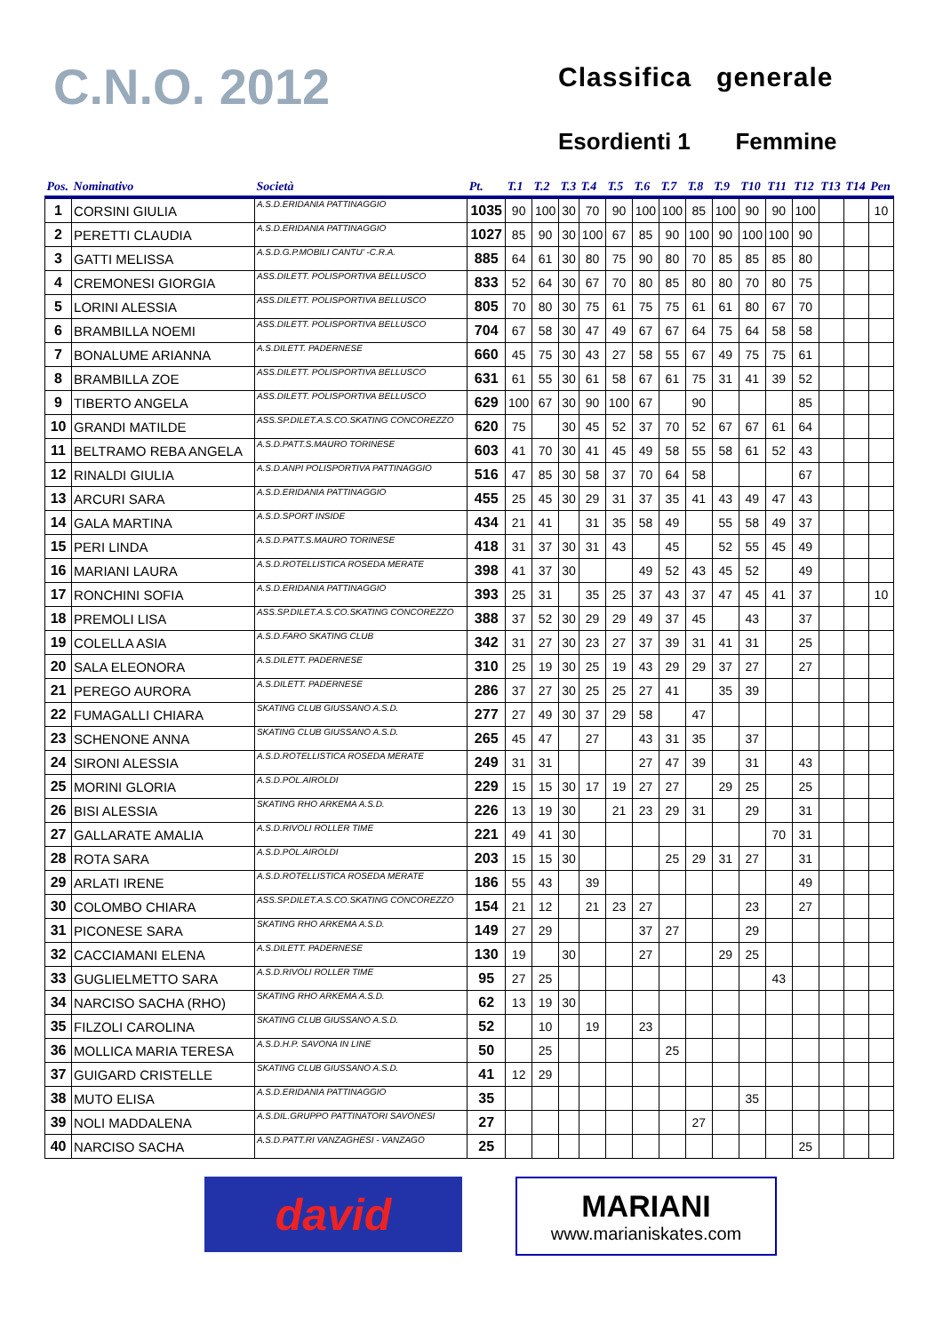C.N.O. 2012
Classifica generale
Esordienti 1 Femmine
| Pos. | Nominativo | Società | Pt. | T.1 | T.2 | T.3 | T.4 | T.5 | T.6 | T.7 | T.8 | T.9 | T10 | T11 | T12 | T13 | T14 | Pen |
| --- | --- | --- | --- | --- | --- | --- | --- | --- | --- | --- | --- | --- | --- | --- | --- | --- | --- | --- |
| 1 | CORSINI GIULIA | A.S.D.ERIDANIA PATTINAGGIO | 1035 | 90 | 100 | 30 | 70 | 90 | 100 | 100 | 85 | 100 | 90 | 90 | 100 | | | 10 |
| 2 | PERETTI CLAUDIA | A.S.D.ERIDANIA PATTINAGGIO | 1027 | 85 | 90 | 30 | 100 | 67 | 85 | 90 | 100 | 90 | 100 | 100 | 90 | | | |
| 3 | GATTI MELISSA | A.S.D.G.P.MOBILI CANTU' -C.R.A. | 885 | 64 | 61 | 30 | 80 | 75 | 90 | 80 | 70 | 85 | 85 | 85 | 80 | | | |
| 4 | CREMONESI GIORGIA | ASS.DILETT. POLISPORTIVA BELLUSCO | 833 | 52 | 64 | 30 | 67 | 70 | 80 | 85 | 80 | 80 | 70 | 80 | 75 | | | |
| 5 | LORINI ALESSIA | ASS.DILETT. POLISPORTIVA BELLUSCO | 805 | 70 | 80 | 30 | 75 | 61 | 75 | 75 | 61 | 61 | 80 | 67 | 70 | | | |
| 6 | BRAMBILLA NOEMI | ASS.DILETT. POLISPORTIVA BELLUSCO | 704 | 67 | 58 | 30 | 47 | 49 | 67 | 67 | 64 | 75 | 64 | 58 | 58 | | | |
| 7 | BONALUME ARIANNA | A.S.DILETT. PADERNESE | 660 | 45 | 75 | 30 | 43 | 27 | 58 | 55 | 67 | 49 | 75 | 75 | 61 | | | |
| 8 | BRAMBILLA ZOE | ASS.DILETT. POLISPORTIVA BELLUSCO | 631 | 61 | 55 | 30 | 61 | 58 | 67 | 61 | 75 | 31 | 41 | 39 | 52 | | | |
| 9 | TIBERTO ANGELA | ASS.DILETT. POLISPORTIVA BELLUSCO | 629 | 100 | 67 | 30 | 90 | 100 | 67 | | 90 | | | | 85 | | | |
| 10 | GRANDI MATILDE | ASS.SP.DILET.A.S.CO.SKATING CONCOREZZO | 620 | 75 | | 30 | 45 | 52 | 37 | 70 | 52 | 67 | 67 | 61 | 64 | | | |
| 11 | BELTRAMO REBA ANGELA | A.S.D.PATT.S.MAURO TORINESE | 603 | 41 | 70 | 30 | 41 | 45 | 49 | 58 | 55 | 58 | 61 | 52 | 43 | | | |
| 12 | RINALDI GIULIA | A.S.D.ANPI POLISPORTIVA PATTINAGGIO | 516 | 47 | 85 | 30 | 58 | 37 | 70 | 64 | 58 | | | | 67 | | | |
| 13 | ARCURI SARA | A.S.D.ERIDANIA PATTINAGGIO | 455 | 25 | 45 | 30 | 29 | 31 | 37 | 35 | 41 | 43 | 49 | 47 | 43 | | | |
| 14 | GALA MARTINA | A.S.D.SPORT INSIDE | 434 | 21 | 41 | | 31 | 35 | 58 | 49 | | 55 | 58 | 49 | 37 | | | |
| 15 | PERI LINDA | A.S.D.PATT.S.MAURO TORINESE | 418 | 31 | 37 | 30 | 31 | 43 | | 45 | | 52 | 55 | 45 | 49 | | | |
| 16 | MARIANI LAURA | A.S.D.ROTELLISTICA ROSEDA MERATE | 398 | 41 | 37 | 30 | | | 49 | 52 | 43 | 45 | 52 | | 49 | | | |
| 17 | RONCHINI SOFIA | A.S.D.ERIDANIA PATTINAGGIO | 393 | 25 | 31 | | 35 | 25 | 37 | 43 | 37 | 47 | 45 | 41 | 37 | | | 10 |
| 18 | PREMOLI LISA | ASS.SP.DILET.A.S.CO.SKATING CONCOREZZO | 388 | 37 | 52 | 30 | 29 | 29 | 49 | 37 | 45 | | 43 | | 37 | | | |
| 19 | COLELLA ASIA | A.S.D.FARO SKATING CLUB | 342 | 31 | 27 | 30 | 23 | 27 | 37 | 39 | 31 | 41 | 31 | | 25 | | | |
| 20 | SALA ELEONORA | A.S.DILETT. PADERNESE | 310 | 25 | 19 | 30 | 25 | 19 | 43 | 29 | 29 | 37 | 27 | | 27 | | | |
| 21 | PEREGO AURORA | A.S.DILETT. PADERNESE | 286 | 37 | 27 | 30 | 25 | 25 | 27 | 41 | | 35 | 39 | | | | | |
| 22 | FUMAGALLI CHIARA | SKATING CLUB GIUSSANO A.S.D. | 277 | 27 | 49 | 30 | 37 | 29 | 58 | | 47 | | | | | | | |
| 23 | SCHENONE ANNA | SKATING CLUB GIUSSANO A.S.D. | 265 | 45 | 47 | | 27 | | 43 | 31 | 35 | | 37 | | | | | |
| 24 | SIRONI ALESSIA | A.S.D.ROTELLISTICA ROSEDA MERATE | 249 | 31 | 31 | | | | 27 | 47 | 39 | | 31 | | 43 | | | |
| 25 | MORINI GLORIA | A.S.D.POL.AIROLDI | 229 | 15 | 15 | 30 | 17 | 19 | 27 | 27 | | 29 | 25 | | 25 | | | |
| 26 | BISI ALESSIA | SKATING RHO ARKEMA A.S.D. | 226 | 13 | 19 | 30 | | 21 | 23 | 29 | 31 | | 29 | | 31 | | | |
| 27 | GALLARATE AMALIA | A.S.D.RIVOLI ROLLER TIME | 221 | 49 | 41 | 30 | | | | | | | | 70 | 31 | | | |
| 28 | ROTA SARA | A.S.D.POL.AIROLDI | 203 | 15 | 15 | 30 | | | | 25 | 29 | 31 | 27 | | 31 | | | |
| 29 | ARLATI IRENE | A.S.D.ROTELLISTICA ROSEDA MERATE | 186 | 55 | 43 | | 39 | | | | | | | | 49 | | | |
| 30 | COLOMBO CHIARA | ASS.SP.DILET.A.S.CO.SKATING CONCOREZZO | 154 | 21 | 12 | | 21 | 23 | 27 | | | | 23 | | 27 | | | |
| 31 | PICONESE SARA | SKATING RHO ARKEMA A.S.D. | 149 | 27 | 29 | | | | 37 | 27 | | | 29 | | | | | |
| 32 | CACCIAMANI ELENA | A.S.DILETT. PADERNESE | 130 | 19 | | 30 | | | 27 | | | 29 | 25 | | | | | |
| 33 | GUGLIELMETTO SARA | A.S.D.RIVOLI ROLLER TIME | 95 | 27 | 25 | | | | | | | | | 43 | | | | |
| 34 | NARCISO SACHA (RHO) | SKATING RHO ARKEMA A.S.D. | 62 | 13 | 19 | 30 | | | | | | | | | | | | |
| 35 | FILZOLI CAROLINA | SKATING CLUB GIUSSANO A.S.D. | 52 | | 10 | | 19 | | 23 | | | | | | | | | |
| 36 | MOLLICA MARIA TERESA | A.S.D.H.P. SAVONA IN LINE | 50 | | 25 | | | | | 25 | | | | | | | | |
| 37 | GUIGARD CRISTELLE | SKATING CLUB GIUSSANO A.S.D. | 41 | 12 | 29 | | | | | | | | | | | | | |
| 38 | MUTO ELISA | A.S.D.ERIDANIA PATTINAGGIO | 35 | | | | | | | | | | 35 | | | | | |
| 39 | NOLI MADDALENA | A.S.DIL.GRUPPO PATTINATORI SAVONESI | 27 | | | | | | | | 27 | | | | | | | |
| 40 | NARCISO SACHA | A.S.D.PATT.RI VANZAGHESI - VANZAGO | 25 | | | | | | | | | | | | 25 | | | |
david
MARIANI
www.marianiskates.com